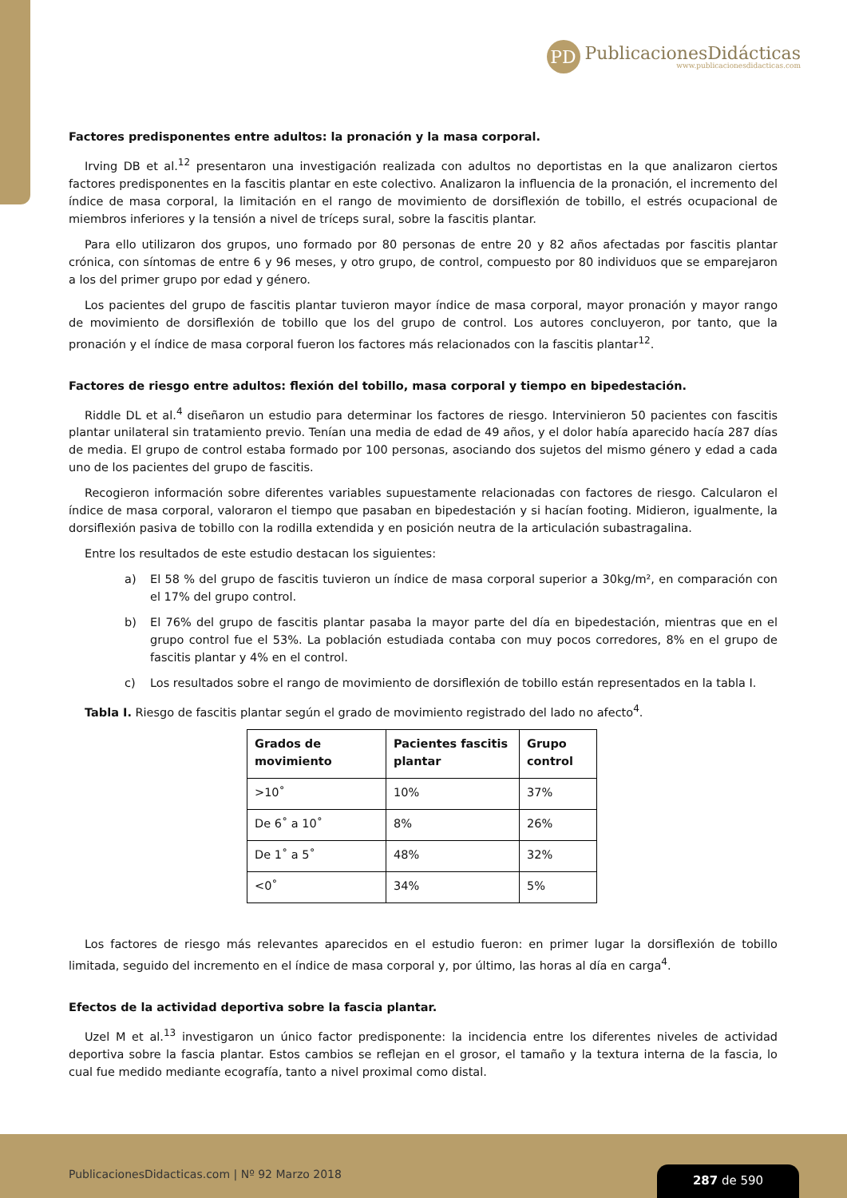PD
PublicacionesDidácticas
www.publicacionesdidacticas.com
Factores predisponentes entre adultos: la pronación y la masa corporal.
Irving DB et al.<sup>12</sup> presentaron una investigación realizada con adultos no deportistas en la que analizaron ciertos factores predisponentes en la fascitis plantar en este colectivo. Analizaron la influencia de la pronación, el incremento del índice de masa corporal, la limitación en el rango de movimiento de dorsiflexión de tobillo, el estrés ocupacional de miembros inferiores y la tensión a nivel de tríceps sural, sobre la fascitis plantar.
Para ello utilizaron dos grupos, uno formado por 80 personas de entre 20 y 82 años afectadas por fascitis plantar crónica, con síntomas de entre 6 y 96 meses, y otro grupo, de control, compuesto por 80 individuos que se emparejaron a los del primer grupo por edad y género.
Los pacientes del grupo de fascitis plantar tuvieron mayor índice de masa corporal, mayor pronación y mayor rango de movimiento de dorsiflexión de tobillo que los del grupo de control. Los autores concluyeron, por tanto, que la pronación y el índice de masa corporal fueron los factores más relacionados con la fascitis plantar<sup>12</sup>.
Factores de riesgo entre adultos: flexión del tobillo, masa corporal y tiempo en bipedestación.
Riddle DL et al.<sup>4</sup> diseñaron un estudio para determinar los factores de riesgo. Intervinieron 50 pacientes con fascitis plantar unilateral sin tratamiento previo. Tenían una media de edad de 49 años, y el dolor había aparecido hacía 287 días de media. El grupo de control estaba formado por 100 personas, asociando dos sujetos del mismo género y edad a cada uno de los pacientes del grupo de fascitis.
Recogieron información sobre diferentes variables supuestamente relacionadas con factores de riesgo. Calcularon el índice de masa corporal, valoraron el tiempo que pasaban en bipedestación y si hacían footing. Midieron, igualmente, la dorsiflexión pasiva de tobillo con la rodilla extendida y en posición neutra de la articulación subastragalina.
Entre los resultados de este estudio destacan los siguientes:
a) El 58 % del grupo de fascitis tuvieron un índice de masa corporal superior a 30kg/m², en comparación con el 17% del grupo control.
b) El 76% del grupo de fascitis plantar pasaba la mayor parte del día en bipedestación, mientras que en el grupo control fue el 53%. La población estudiada contaba con muy pocos corredores, 8% en el grupo de fascitis plantar y 4% en el control.
c) Los resultados sobre el rango de movimiento de dorsiflexión de tobillo están representados en la tabla I.
Tabla I. Riesgo de fascitis plantar según el grado de movimiento registrado del lado no afecto<sup>4</sup>.
| Grados de movimiento | Pacientes fascitis plantar | Grupo control |
| --- | --- | --- |
| >10˚ | 10% | 37% |
| De 6˚ a 10˚ | 8% | 26% |
| De 1˚ a 5˚ | 48% | 32% |
| <0˚ | 34% | 5% |
Los factores de riesgo más relevantes aparecidos en el estudio fueron: en primer lugar la dorsiflexión de tobillo limitada, seguido del incremento en el índice de masa corporal y, por último, las horas al día en carga<sup>4</sup>.
Efectos de la actividad deportiva sobre la fascia plantar.
Uzel M et al.<sup>13</sup> investigaron un único factor predisponente: la incidencia entre los diferentes niveles de actividad deportiva sobre la fascia plantar. Estos cambios se reflejan en el grosor, el tamaño y la textura interna de la fascia, lo cual fue medido mediante ecografía, tanto a nivel proximal como distal.
PublicacionesDidacticas.com | Nº 92 Marzo 2018
287 de 590